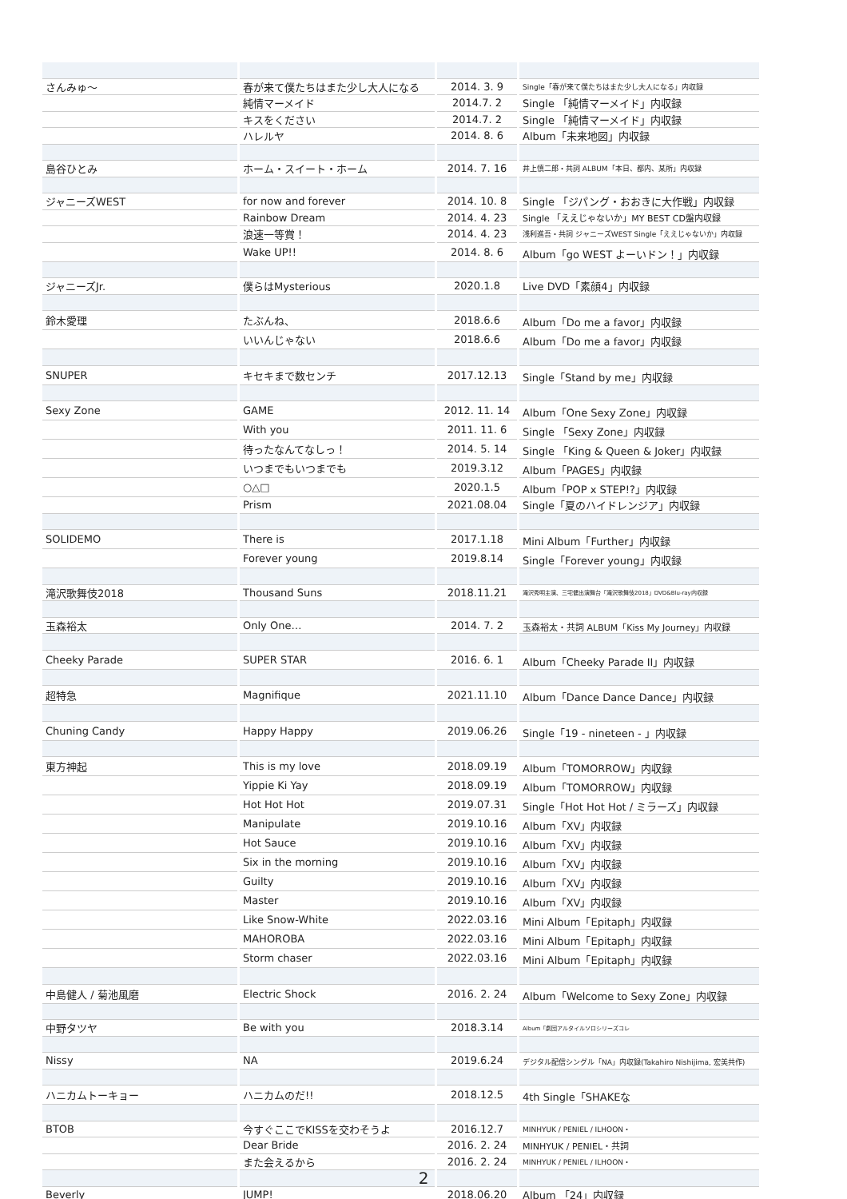| さんみゅ〜 | 春が来て僕たちはまた少し大人になる | 2014. 3. 9 | Single「春が来て僕たちはまた少し大人になる」内収録 |
| | 純情マーメイド | 2014.7. 2 | Single 「純情マーメイド」内収録 |
| | キスをください | 2014.7. 2 | Single 「純情マーメイド」内収録 |
| | ハレルヤ | 2014. 8. 6 | Album「未来地図」内収録 |
| 島谷ひとみ | ホーム・スイート・ホーム | 2014. 7. 16 | 井上慎二郎・共詞 ALBUM「本日、都内、某所」内収録 |
| ジャニーズWEST | for now and forever | 2014. 10. 8 | Single 「ジパング・おおきに大作戦」内収録 |
| | Rainbow Dream | 2014. 4. 23 | Single 「ええじゃないか」MY BEST CD盤内収録 |
| | 浪速一等賞！ | 2014. 4. 23 | 浅利進吾・共詞 ジャニーズWEST Single「ええじゃないか」内収録 |
| | Wake UP!! | 2014. 8. 6 | Album「go WEST よーいドン！」内収録 |
| ジャニーズJr. | 僕らはMysterious | 2020.1.8 | Live DVD「素顔4」内収録 |
| 鈴木愛理 | たぶんね、 | 2018.6.6 | Album「Do me a favor」内収録 |
| | いいんじゃない | 2018.6.6 | Album「Do me a favor」内収録 |
| SNUPER | キセキまで数センチ | 2017.12.13 | Single「Stand by me」内収録 |
| Sexy Zone | GAME | 2012. 11. 14 | Album「One Sexy Zone」内収録 |
| | With you | 2011. 11. 6 | Single 「Sexy Zone」内収録 |
| | 待ったなんてなしっ！ | 2014. 5. 14 | Single 「King & Queen & Joker」内収録 |
| | いつまでもいつまでも | 2019.3.12 | Album「PAGES」内収録 |
| | ○△□ | 2020.1.5 | Album「POP x STEP!?」内収録 |
| | Prism | 2021.08.04 | Single「夏のハイドレンジア」内収録 |
| SOLIDEMO | There is | 2017.1.18 | Mini Album「Further」内収録 |
| | Forever young | 2019.8.14 | Single「Forever young」内収録 |
| 滝沢歌舞伎2018 | Thousand Suns | 2018.11.21 | 滝沢秀明主演、三宅健出演舞台「滝沢歌舞伎2018」DVD&Blu-ray内収録 |
| 玉森裕太 | Only One… | 2014. 7. 2 | 玉森裕太・共詞 ALBUM「Kiss My Journey」内収録 |
| Cheeky Parade | SUPER STAR | 2016. 6. 1 | Album「Cheeky Parade II」内収録 |
| 超特急 | Magnifique | 2021.11.10 | Album「Dance Dance Dance」内収録 |
| Chuning Candy | Happy Happy | 2019.06.26 | Single「19 - nineteen - 」内収録 |
| 東方神起 | This is my love | 2018.09.19 | Album「TOMORROW」内収録 |
| | Yippie Ki Yay | 2018.09.19 | Album「TOMORROW」内収録 |
| | Hot Hot Hot | 2019.07.31 | Single「Hot Hot Hot / ミラーズ」内収録 |
| | Manipulate | 2019.10.16 | Album「XV」内収録 |
| | Hot Sauce | 2019.10.16 | Album「XV」内収録 |
| | Six in the morning | 2019.10.16 | Album「XV」内収録 |
| | Guilty | 2019.10.16 | Album「XV」内収録 |
| | Master | 2019.10.16 | Album「XV」内収録 |
| | Like Snow-White | 2022.03.16 | Mini Album「Epitaph」内収録 |
| | MAHOROBA | 2022.03.16 | Mini Album「Epitaph」内収録 |
| | Storm chaser | 2022.03.16 | Mini Album「Epitaph」内収録 |
| 中島健人 / 菊池風磨 | Electric Shock | 2016. 2. 24 | Album「Welcome to Sexy Zone」内収録 |
| 中野タツヤ | Be with you | 2018.3.14 | Album「劇団アルタイルソロシリーズコレ |
| Nissy | NA | 2019.6.24 | デジタル配信シングル「NA」内収録(Takahiro Nishijima, 宏美共作) |
| ハニカムトーキョー | ハニカムのだ!! | 2018.12.5 | 4th Single「SHAKEな |
| BTOB | 今すぐここでKISSを交わそうよ | 2016.12.7 | MINHYUK / PENIEL / ILHOON・ |
| | Dear Bride | 2016. 2. 24 | MINHYUK / PENIEL・共詞 |
| | また会えるから | 2016. 2. 24 | MINHYUK / PENIEL / ILHOON・ |
| Beverly | JUMP! | 2018.06.20 | Album 「24」内収録 |
2